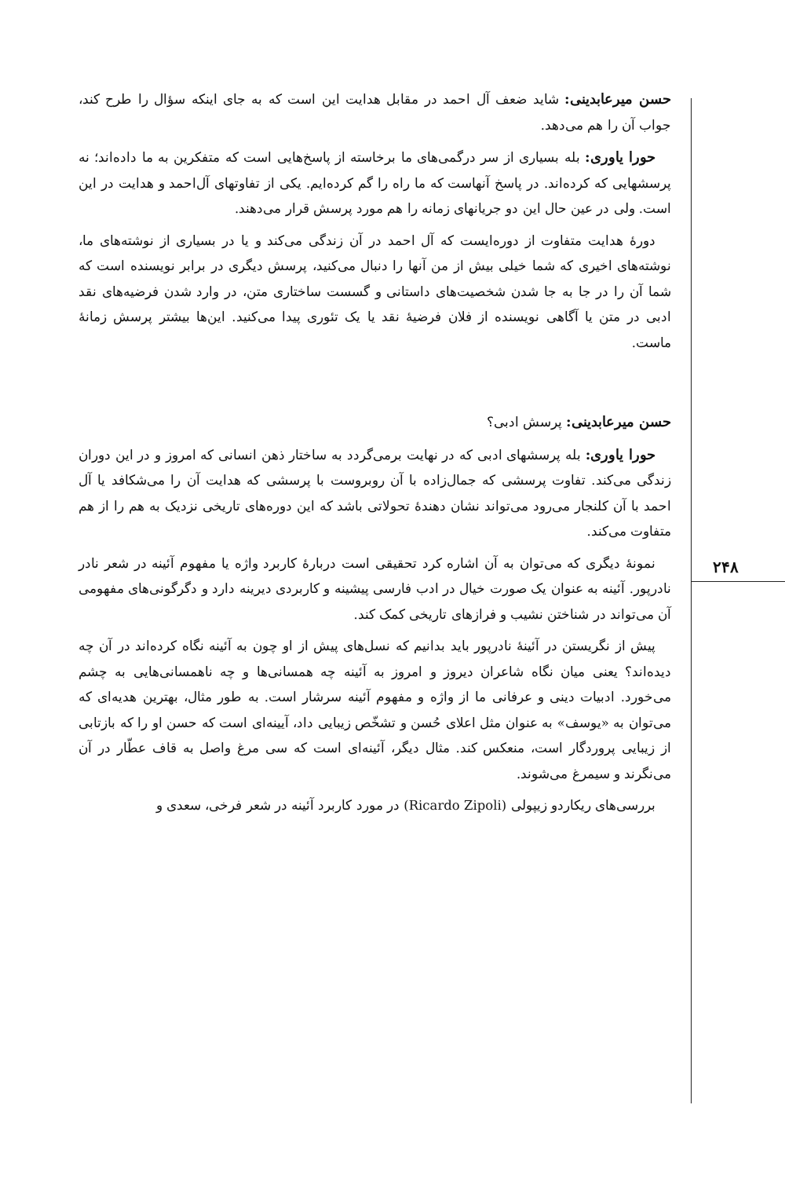حسن میرعابدینی: شاید ضعف آل احمد در مقابل هدایت این است که به جای اینکه سؤال را طرح کند، جواب آن را هم می‌دهد.
حورا یاوری: بله بسیاری از سر درگمی‌های ما برخاسته از پاسخ‌هایی است که متفکرین به ما داده‌اند؛ نه پرسشهایی که کرده‌اند. در پاسخ آنهاست که ما راه را گم کرده‌ایم. یکی از تفاوتهای آل‌احمد و هدایت در این است. ولی در عین حال این دو جریانهای زمانه را هم مورد پرسش قرار می‌دهند.
دورهٔ هدایت متفاوت از دوره‌ایست که آل احمد در آن زندگی می‌کند و یا در بسیاری از نوشته‌های ما، نوشته‌های اخیری که شما خیلی بیش از من آنها را دنبال می‌کنید، پرسش دیگری در برابر نویسنده است که شما آن را در جا به جا شدن شخصیت‌های داستانی و گسست ساختاری متن، در وارد شدن فرضیه‌های نقد ادبی در متن یا آگاهی نویسنده از فلان فرضیهٔ نقد یا یک تئوری پیدا می‌کنید. این‌ها بیشتر پرسش زمانهٔ ماست.
حسن میرعابدینی: پرسش ادبی؟
حورا یاوری: بله پرسشهای ادبی که در نهایت برمی‌گردد به ساختار ذهن انسانی که امروز و در این دوران زندگی می‌کند. تفاوت پرسشی که جمال‌زاده با آن روبروست با پرسشی که هدایت آن را می‌شکافد یا آل احمد با آن کلنجار می‌رود می‌تواند نشان دهندهٔ تحولاتی باشد که این دوره‌های تاریخی نزدیک به هم را از هم متفاوت می‌کند.
نمونهٔ دیگری که می‌توان به آن اشاره کرد تحقیقی است دربارهٔ کاربرد واژه یا مفهوم آئینه در شعر نادر نادرپور. آئینه به عنوان یک صورت خیال در ادب فارسی پیشینه و کاربردی دیرینه دارد و دگرگونی‌های مفهومی آن می‌تواند در شناختن نشیب و فرازهای تاریخی کمک کند.
پیش از نگریستن در آئینهٔ نادرپور باید بدانیم که نسل‌های پیش از او چون به آئینه نگاه کرده‌اند در آن چه دیده‌اند؟ یعنی میان نگاه شاعران دیروز و امروز به آئینه چه همسانی‌ها و چه ناهمسانی‌هایی به چشم می‌خورد. ادبیات دینی و عرفانی ما از واژه و مفهوم آئینه سرشار است. به طور مثال، بهترین هدیه‌ای که می‌توان به «یوسف» به عنوان مثل اعلای حُسن و تشخّص زیبایی داد، آیینه‌ای است که حسن او را که بازتابی از زیبایی پروردگار است، منعکس کند. مثال دیگر، آئینه‌ای است که سی مرغ واصل به قاف عطّار در آن می‌نگرند و سیمرغ می‌شوند.
بررسی‌های ریکاردو زیپولی (Ricardo Zipoli) در مورد کاربرد آئینه در شعر فرخی، سعدی و
۲۴۸